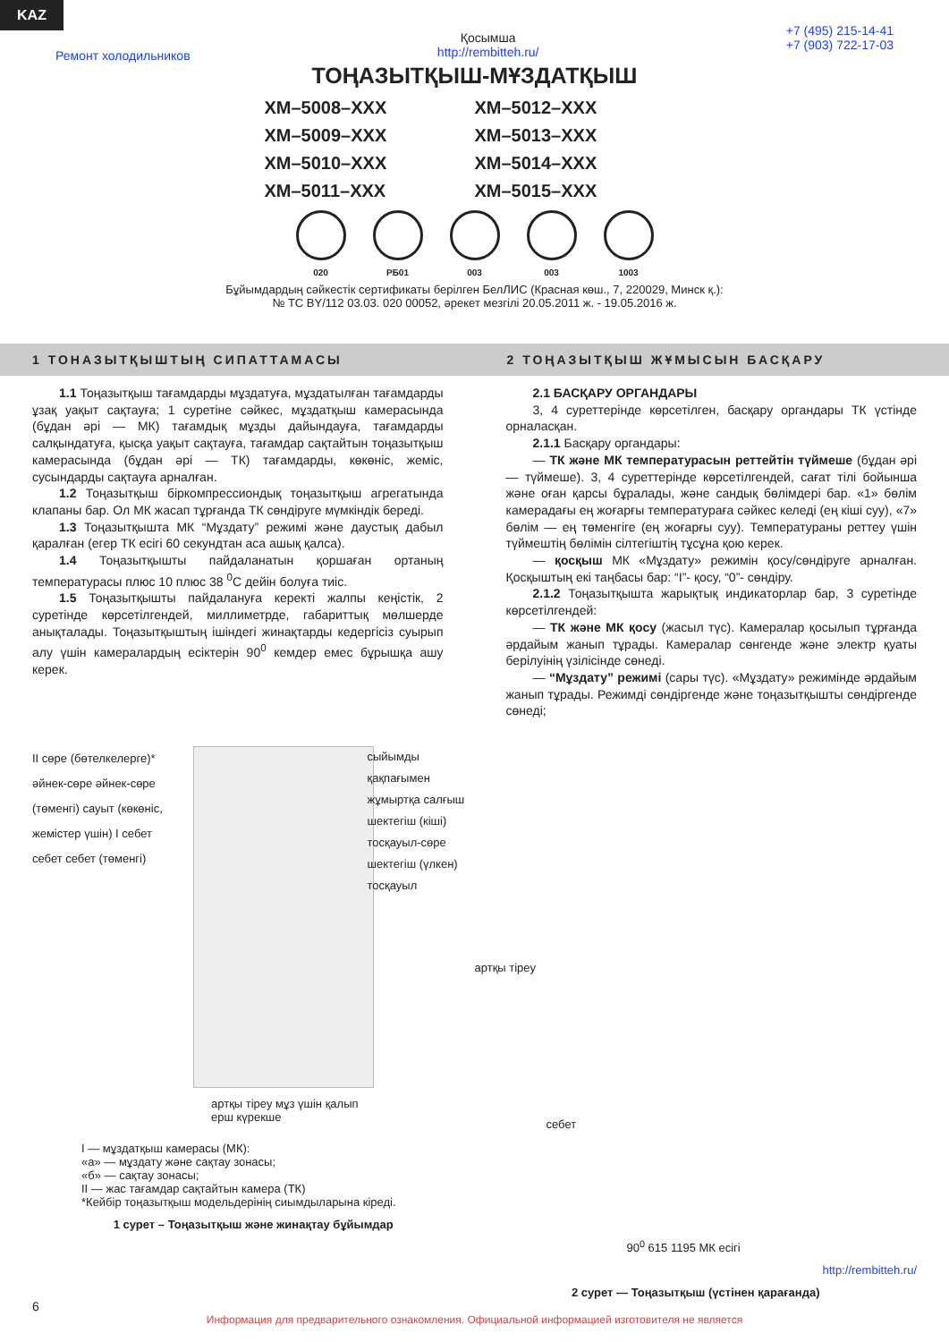KAZ
Ремонт холодильников Қосымша
http://rembitteh.ru/ +7 (495) 215-14-41
+7 (903) 722-17-03
ТОҢАЗЫТҚЫШ-МҰЗДАТҚЫШ
ХМ–5008–ХХХ ХМ–5012–ХХХ ХМ–5009–ХХХ ХМ–5013–ХХХ ХМ–5010–ХХХ ХМ–5014–ХХХ ХМ–5011–ХХХ ХМ–5015–ХХХ
020 РБ01 003 003 1003
Бұйымдардың сәйкестік сертификаты берілген БелЛИС (Красная көш., 7, 220029, Минск қ.):
№ ТС BY/112 03.03. 020 00052, әрекет мезгілі 20.05.2011 ж. - 19.05.2016 ж.
1 ТОНАЗЫТҚЫШТЫҢ СИПАТТАМАСЫ 2 ТОҢАЗЫТҚЫШ ЖҰМЫСЫН БАСҚАРУ
1.1 Тоңазытқыш тағамдарды мұздатуға, мұздатылған тағамдарды ұзақ уақыт сақтауға; 1 суретіне сәйкес, мұздатқыш камерасында (бұдан әрі — МК) тағамдық мұзды дайындауға, тағамдарды салқындатуға, қысқа уақыт сақтауға, тағамдар сақтайтын тоңазытқыш камерасында (бұдан әрі — ТК) тағамдарды, көкөніс, жеміс, сусындарды сақтауға арналған.
1.2 Тоңазытқыш біркомпрессиондық тоңазытқыш агрегатында клапаны бар. Ол МК жасап тұрғанда ТК сөндіруге мүмкіндік береді.
1.3 Тоңазытқышта МК “Мұздату” режимі және даустық дабыл қаралған (егер ТК есігі 60 секундтан аса ашық қалса).
1.4 Тоңазытқышты пайдаланатын қоршаған ортаның температурасы плюс 10 плюс 38 <sup>0</sup>С дейін болуға тиіс.
1.5 Тоңазытқышты пайдалануға керекті жалпы кеңістік, 2 суретінде көрсетілгендей, миллиметрде, габариттық мөлшерде анықталады. Тоңазытқыштың ішіндегі жинақтарды кедергісіз суырып алу үшін камералардың есіктерін 90<sup>0</sup> кемдер емес бұрышқа ашу керек.
2.1 БАСҚАРУ ОРГАНДАРЫ
3, 4 суреттерінде көрсетілген, басқару органдары ТК үстінде орналасқан.
2.1.1 Басқару органдары:
— ТК және МК температурасын реттейтін түймеше (бұдан әрі — түймеше). 3, 4 суреттерінде көрсетілгендей, сағат тілі бойынша және оған қарсы бұралады, және сандық бөлімдері бар. «1» бөлім камерадағы ең жоғарғы температураға сәйкес келеді (ең кіші суу), «7» бөлім — ең төменгіге (ең жоғарғы суу). Температураны реттеу үшін түймештің бөлімін сілтегіштің тұсұна қою керек.
— қосқыш МК «Мұздату» режимін қосу/сөндіруге арналған. Қосқыштың екі таңбасы бар: “I”- қосу, “0”- сөндіру.
2.1.2 Тоңазытқышта жарықтық индикаторлар бар, 3 суретінде көрсетілгендей:
— ТК және МК қосу (жасыл түс). Камералар қосылып тұрғанда әрдайым жанып тұрады. Камералар сөнгенде және электр қуаты берілуінің үзілісінде сөнеді.
— “Мұздату” режимі (сары түс). «Мұздату» режимінде әрдайым жанып тұрады. Режимді сөндіргенде және тоңазытқышты сөндіргенде сөнеді;
II сөре (бөтелкелерге)* әйнек-сөре әйнек-сөре (төменгі) сауыт (көкөніс, жемістер үшін) I себет себет себет (төменгі)
сыйымды қақпағымен жұмыртқа салғыш шектегіш (кіші) тосқауыл-сөре шектегіш (үлкен) тосқауыл
артқы тіреу мұз үшін қалып
ерш күрекше
I — мұздатқыш камерасы (МК):
«а» — мұздату және сақтау зонасы;
«б» — сақтау зонасы;
II — жас тағамдар сақтайтын камера (ТК)
*Кейбір тоңазытқыш модельдерінің сиымдыларына кіреді.
1 сурет – Тоңазытқыш және жинақтау бұйымдар
артқы тіреу
себет
90<sup>0</sup> 615 1195 МК есігі
http://rembitteh.ru/
2 сурет — Тоңазытқыш (үстінен қарағанда)
6
Информация для предварительного ознакомления. Официальной информацией изготовителя не является